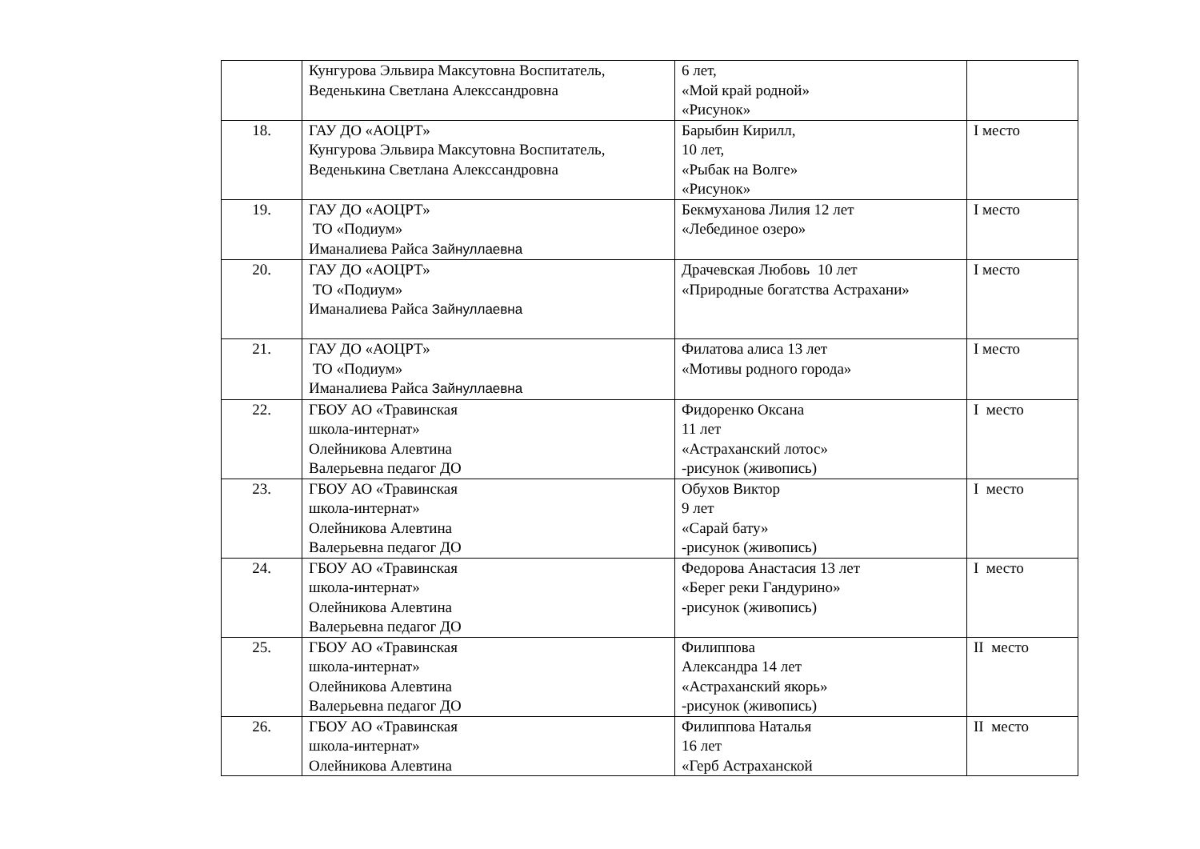| | Кунгурова Эльвира Максутовна Воспитатель, Веденькина Светлана Алекссандровна | 6 лет, «Мой край родной» «Рисунок» | |
| 18. | ГАУ ДО «АОЦРТ» Кунгурова Эльвира Максутовна Воспитатель, Веденькина Светлана Алекссандровна | Барыбин Кирилл, 10 лет, «Рыбак на Волге» «Рисунок» | I место |
| 19. | ГАУ ДО «АОЦРТ» ТО «Подиум» Иманалиева Райса Зайнуллаевна | Бекмуханова Лилия 12 лет «Лебединое озеро» | I место |
| 20. | ГАУ ДО «АОЦРТ» ТО «Подиум» Иманалиева Райса Зайнуллаевна | Драчевская Любовь 10 лет «Природные богатства Астрахани» | I место |
| 21. | ГАУ ДО «АОЦРТ» ТО «Подиум» Иманалиева Райса Зайнуллаевна | Филатова алиса 13 лет «Мотивы родного города» | I место |
| 22. | ГБОУ АО «Травинская школа-интернат» Олейникова Алевтина Валерьевна педагог ДО | Фидоренко Оксана 11 лет «Астраханский лотос» -рисунок (живопись) | I место |
| 23. | ГБОУ АО «Травинская школа-интернат» Олейникова Алевтина Валерьевна педагог ДО | Обухов Виктор 9 лет «Сарай бату» -рисунок (живопись) | I место |
| 24. | ГБОУ АО «Травинская школа-интернат» Олейникова Алевтина Валерьевна педагог ДО | Федорова Анастасия 13 лет «Берег реки Гандурино» -рисунок (живопись) | I место |
| 25. | ГБОУ АО «Травинская школа-интернат» Олейникова Алевтина Валерьевна педагог ДО | Филиппова Александра 14 лет «Астраханский якорь» -рисунок (живопись) | II место |
| 26. | ГБОУ АО «Травинская школа-интернат» Олейникова Алевтина | Филиппова Наталья 16 лет «Герб Астраханской | II место |